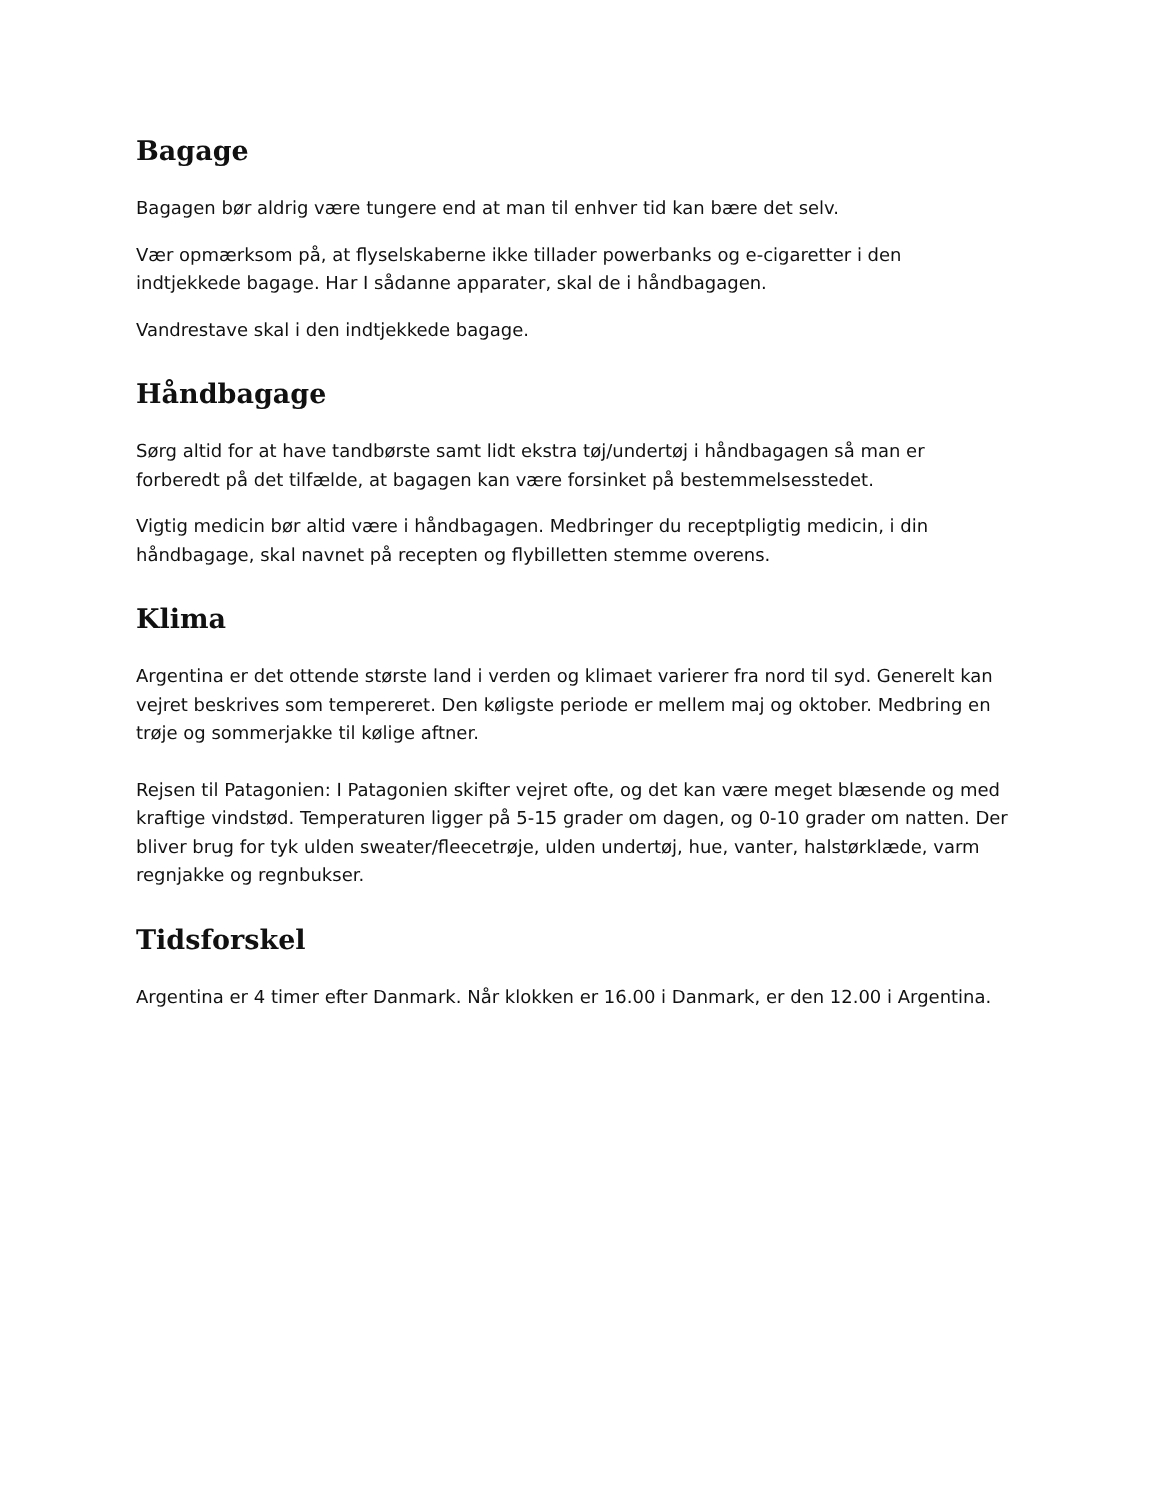Bagage
Bagagen bør aldrig være tungere end at man til enhver tid kan bære det selv.
Vær opmærksom på, at flyselskaberne ikke tillader powerbanks og e-cigaretter i den indtjekkede bagage. Har I sådanne apparater, skal de i håndbagagen.
Vandrestave skal i den indtjekkede bagage.
Håndbagage
Sørg altid for at have tandbørste samt lidt ekstra tøj/undertøj i håndbagagen så man er forberedt på det tilfælde, at bagagen kan være forsinket på bestemmelsesstedet.
Vigtig medicin bør altid være i håndbagagen. Medbringer du receptpligtig medicin, i din håndbagage, skal navnet på recepten og flybilletten stemme overens.
Klima
Argentina er det ottende største land i verden og klimaet varierer fra nord til syd. Generelt kan vejret beskrives som tempereret. Den køligste periode er mellem maj og oktober. Medbring en trøje og sommerjakke til kølige aftner.
Rejsen til Patagonien: I Patagonien skifter vejret ofte, og det kan være meget blæsende og med kraftige vindstød. Temperaturen ligger på 5-15 grader om dagen, og 0-10 grader om natten. Der bliver brug for tyk ulden sweater/fleecetrøje, ulden undertøj, hue, vanter, halstørklæde, varm regnjakke og regnbukser.
Tidsforskel
Argentina er 4 timer efter Danmark. Når klokken er 16.00 i Danmark, er den 12.00 i Argentina.